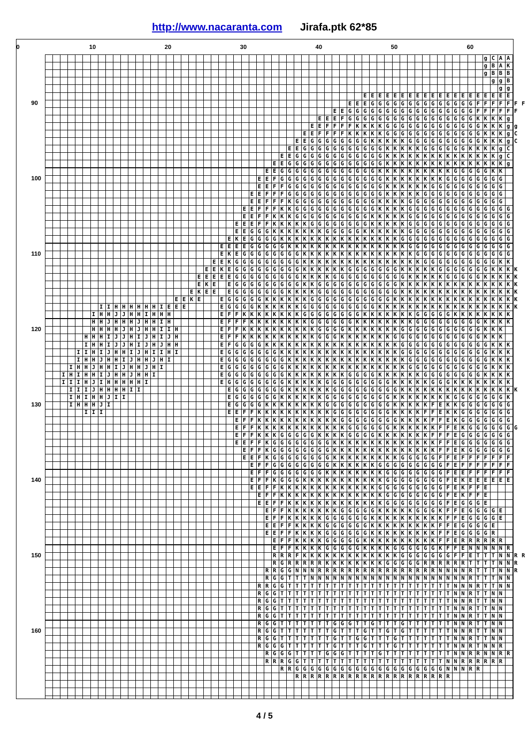http://www.nacaranta.com Jirafa.ptk 62*85
0 10 20 30 40 50 60
90
100
110
120
130
140
150
160
                                                          gCAA
                                                          gBAK
                                                          gBBB
                                                           ggB
                                                            gg
                                          EEEEEEEEEEEEEEEEEEEE
                                        EEEGGGGGGGGGGGGGGFFFFFFF
                                      EEGGGGGGGGGGGGGGGGGFFFFFF
                                    EEEFGGGGGGGGGGGGGGGGGKKKKg
                                   EEFFFFKKKKGGGGGGGGGGGGGKKKgg
                                  EEFFFFKKKKKGGGGGGGGGGGGGKKKgC
                                 EEGGGGGGGGKKKKKGGGGGGGGGGKKKgC
                                EEGGGGGGGGGGGKKKKKGGGGGGKKKKgC
                               EEGGGGGGGGGGGGKKKKKKKKKKKKKKKgC
                              EEGGGGGGGGGGGGGKKKKKKKKKKKKKKKKg
                             EEGGGGGGGGGGGGGKKKKKKKKKKGGGGGKK
                            EEFGGGGGGGGGGGGGGKKKKKKKKGGGGGGGG
                            EEFFGGGGGGGGGGGGGKKKKKKGGGGGGGGGG
                           EEFFFGGGGGGGGGGGGGKKKKKGGGGGGGGGGG
                           EEFFFKGGGGGGGGGGGKKKKGGGGGGGGGGGGG
                          EEFFFKKGGGGGGGGGGGKKKKGGGGGGGGGGGGGG
                          EEFFKKKGGGGGGGGGGKKKKKGGGGGGGGGGGGGG
                         EEEFFKKKKKGGGGGGGGKKKKKGGGGGGGGGGGGGG
                         EEGGGKKKKKKKGGGGGKKKKKKGGGGGGGGGGGGGG
                        EKEGGGGKKKKKKKKKKKKKKKKGGGGGGGGGGGGGGG
                       EEEEGGGGGKKKKKKKKKKKKKKKKGGGGGGGGGGGGGG
                       EKEGGGGGGGGKKKKKKKKKKKKKKKGGGGGGGGGGGGG
                      EEKGGGGGGGGGKKKKKKKKKKKKKKKKGGGGGGGGGGKK
                     EEKEGGGGGGGGGKKKKKKGGGGGGGKKKKKGGGGGGGKKKK
                    EEEEEGGGGGGGGGKKKKGGGGGGGGGGKKKKKGGGGGKKKKK
                    EKE EGGGGGGGGGKKGGGGGGGGGGGKKKKKKKKKKKKKKKK
                   EKEE EGGGGGGGKKKKGGGGGGGGGGGKKKKKKKKKKKKKKKK
                 EEKE  EGGGGGKKKKKKGGGGGGGGGGGKKKKKKKKKKKKKKKKK
       IIHHHHHHIEEE    EGGGGKKKKKKGGGGGGGGGGKKKKKKKKKKKKKKKKKKK
      IHHJJHHIHHH      EFFKKKKKKKKGGGGGGGGKKKKKKKGGGGGKKKKKKKK
      HHJHHHJHHIH      EFFFKKKKKKKKGGGGGGKKKKKKKKGGGGGGGGGKKKK
      HHHHJHJHHIIH     EFFKKKKKKKKKKGGGGKKKKKKKGGGGGGGGGGGKKK
     HHHIJJHIJHIJH     EFFKKKKKKKKKKGGGKKKKKKKGGGGGGGGGGGGKKK
     IHHIJJHIJHJHH     EFGGGGKKKKKKKKKKKKKKKKKKGGGGGGGGGGGGKKK
    IIHIJHHIJHIIHI     EGGGGGGGKKKKKKKKKKKKKKKKGGGGGGGGGGGGKKK
    IHHJHHIJHHJHI      EGGGGGGGGKKKKKKKKKKKKKKKKGGGGGGGGGGGKKK
   IHHJHHIJHHJHI       EGGGGGGGGKKKKKKKKKKKKKKKKGGGGGGGGGGGKKK
  IHIHHIJHHJHHI        EGGGGGGGGKKKKKKKKGGGGKKKKKKGGGGGGGGKKKK
  IIIHJIHHHHHI         EGGGGGGGGKKKKKGGGGGGGGGKKKKKGGGKKKKKKKK
   IIIJHHHHII           EGGGGGGGKKKKKKGGGGGGGGGKKKKKKKKKKKKKKKK
   IHIHHJII             EGGGGGGKKKKKKGGGGGGGGGKKKKKKKKGGGGGGGK
   IHHHJI               EGGGGKKKKKKKKGGGGGGGGGKKKKKFEKKGGGGGGG
     III                EEFFKKKKKKKKKKGGGGGGGGKKKKFFEKKGGGGGGG
                         EFFKKKKKKKKKKKGGGGGGGGKKKKFFEKGGGGGGG
                         EFFKKKKKKKKKKKKGGGGGGKKKKKKFFEKGGGGGGG
                         EFFKKKGGGGGKKKKGGGGKKKKKKKFFFEGGGGGGG
                         EEFFKGGGGGGGGKKKKKKKKKKKKKKFFEGGGGGGG
                          EFFKGGGGGGGGKKKKKKKKKKKKKKFFEKGGGGGG
                          EEFKGGGGGGGGKKKKKKKKKGGGGGFFEFFFFFFF
                           EFFGGGGGGGGKKKKKKGGGGGGGGGFEFFFFFFF
                           EFFGGGGGGGKKKKKKKKGGGGGGGGFEEFFFFFF
                           EFFKGGGKKKKKKKKKKKGGGGGGGGFEKEEEEEE
                           EEFFKKKKKKKKKKKKKGGGGGGGGGFEKFFE
                            EFFKKKKKKKKKKKKKKGGGGGGGGFEKFFE
                            EEFFKKKKKKKKKKKKKGGGGGGGGFEGGGE
                             EFFKKKKKKKGGGGGKKKKKGGGKFFEGGGGE
                             EFFKKKKKGGGGGGKKKKKKKKKKFFEGGGGE
                             EEFFKKKKGGGGGGKKKKKKKKKFFEGGGGE
                             EEFFKKKKGGGGGGKKKKKKKKKFFEGGGGR
                              EFFKKKKGGGGGKKKKKKKKKKFFERRRRRR
                              EFFKKKKGGGGGKKKKGGGGGGKFFENNNNNR
                              RRRFKKKKKKKKKKKKKGGGGGGGFFETTTNNRR
                              RGRRRRRKKKKKKKKGGGGGRRRRRRTTTTNNR
                             RRGGNNNRRRRRRRRRRRRRRRRNNNNRTTTNNR
                             RGGTTTNNNNNNNNNNNNNNNNNNNNNRTTTNN
                            RRGGTTTTTTTTTTTTTTTTTTTTTTNNNRTTNN
                            RGGTTTTTTTTTTTTTTTTTTTTTTTNNRTTNN
                            RGGTTTTTTTTTTTTTTTTTTTTTTTNNRTTNN
                            RGGTTTTTTTTTTTTTTTTTTTTTTTNNRTTNN
                            RGGTTTTTTTTTTTTTTTTTTTTTTTNNRTTNN
                            RGGTTTTTTTGGGTTGTTTGTTTTTTNNRTTNN
                            RGGTTTTTTTGTTTGTTGTGTTTTTTNNRTTNN
                            RGGTTTTTTTGTTGGTTTGTTTTTTTNNRTTNN
                            RGGGTTTTTTGTTTGTTTGTTTTTTTNNRTNNR
                             RGGGTTTTGGGTTTTGTTTTTTTTTNNRRNNRR
                             RRRGGTTTTTTTTTTTTTTTTTTTNNRRRRRR
                               RRGGGGGGGGGGGGGGGGGGGGNNNRR
                                 RRRRRRRRRRRRRRRRRRRRR
4 / 5